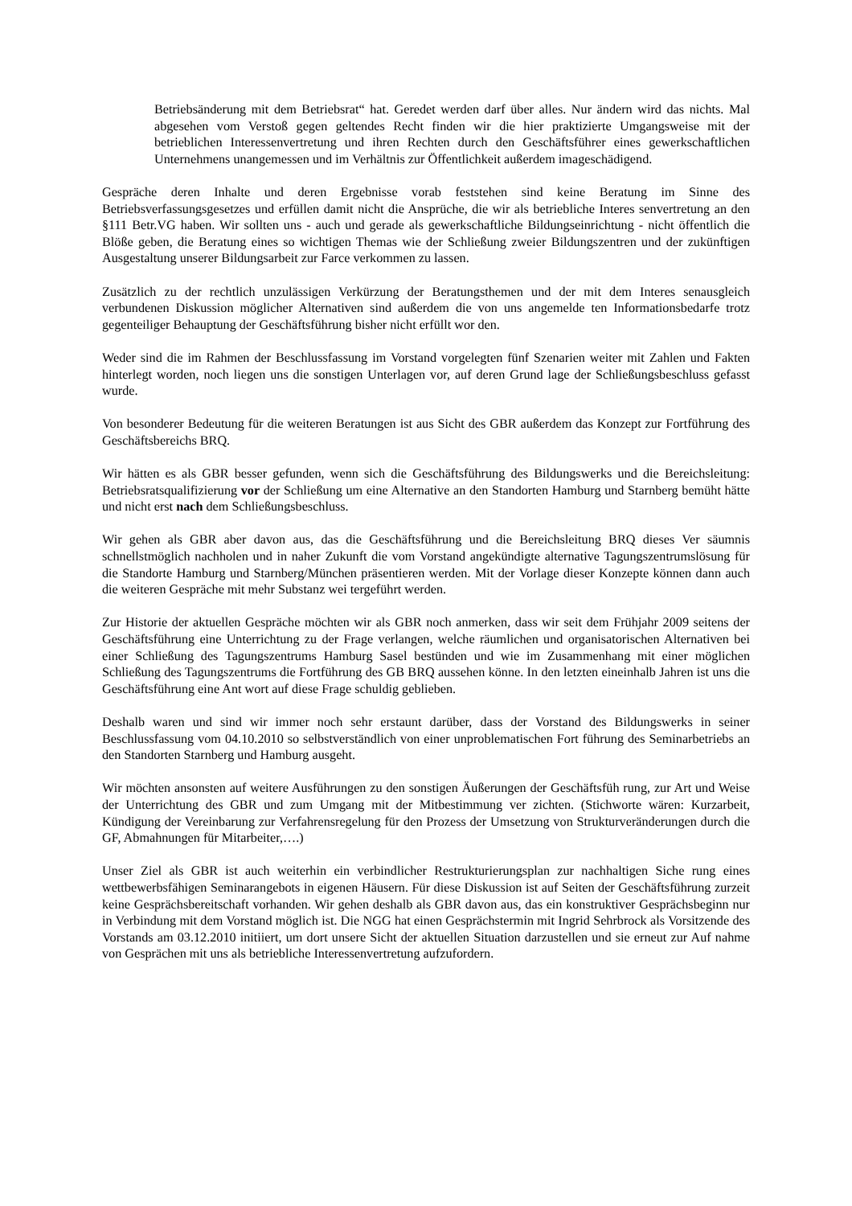Betriebsänderung mit dem Betriebsrat“ hat. Geredet werden darf über alles. Nur ändern wird das nichts. Mal abgesehen vom Verstoß gegen geltendes Recht finden wir die hier praktizierte Umgangsweise mit der betrieblichen Interessenvertretung und ihren Rechten durch den Geschäftsführer eines gewerkschaftlichen Unternehmens unangemessen und im Verhältnis zur Öffentlichkeit außerdem imageschädigend.
Gespräche deren Inhalte und deren Ergebnisse vorab feststehen sind keine Beratung im Sinne des Betriebsverfassungsgesetzes und erfüllen damit nicht die Ansprüche, die wir als betriebliche Interes senvertretung an den §111 Betr.VG haben. Wir sollten uns - auch und gerade als gewerkschaftliche Bildungseinrichtung - nicht öffentlich die Blöße geben, die Beratung eines so wichtigen Themas wie der Schließung zweier Bildungszentren und der zukünftigen Ausgestaltung unserer Bildungsarbeit zur Farce verkommen zu lassen.
Zusätzlich zu der rechtlich unzulässigen Verkürzung der Beratungsthemen und der mit dem Interes senausgleich verbundenen Diskussion möglicher Alternativen sind außerdem die von uns angemelde ten Informationsbedarfe trotz gegenteiliger Behauptung der Geschäftsführung bisher nicht erfüllt wor den.
Weder sind die im Rahmen der Beschlussfassung im Vorstand vorgelegten fünf Szenarien weiter mit Zahlen und Fakten hinterlegt worden, noch liegen uns die sonstigen Unterlagen vor, auf deren Grund lage der Schließungsbeschluss gefasst wurde.
Von besonderer Bedeutung für die weiteren Beratungen ist aus Sicht des GBR außerdem das Konzept zur Fortführung des Geschäftsbereichs BRQ.
Wir hätten es als GBR besser gefunden, wenn sich die Geschäftsführung des Bildungswerks und die Bereichsleitung: Betriebsratsqualifizierung vor der Schließung um eine Alternative an den Standorten Hamburg und Starnberg bemüht hätte und nicht erst nach dem Schließungsbeschluss.
Wir gehen als GBR aber davon aus, das die Geschäftsführung und die Bereichsleitung BRQ dieses Ver säumnis schnellstmöglich nachholen und in naher Zukunft die vom Vorstand angekündigte alternative Tagungszentrumslösung für die Standorte Hamburg und Starnberg/München präsentieren werden. Mit der Vorlage dieser Konzepte können dann auch die weiteren Gespräche mit mehr Substanz wei tergeführt werden.
Zur Historie der aktuellen Gespräche möchten wir als GBR noch anmerken, dass wir seit dem Frühjahr 2009 seitens der Geschäftsführung eine Unterrichtung zu der Frage verlangen, welche räumlichen und organisatorischen Alternativen bei einer Schließung des Tagungszentrums Hamburg Sasel bestünden und wie im Zusammenhang mit einer möglichen Schließung des Tagungszentrums die Fortführung des GB BRQ aussehen könne. In den letzten eineinhalb Jahren ist uns die Geschäftsführung eine Ant wort auf diese Frage schuldig geblieben.
Deshalb waren und sind wir immer noch sehr erstaunt darüber, dass der Vorstand des Bildungswerks in seiner Beschlussfassung vom 04.10.2010 so selbstverständlich von einer unproblematischen Fort führung des Seminarbetriebs an den Standorten Starnberg und Hamburg ausgeht.
Wir möchten ansonsten auf weitere Ausführungen zu den sonstigen Äußerungen der Geschäftsfüh rung, zur Art und Weise der Unterrichtung des GBR und zum Umgang mit der Mitbestimmung ver zichten. (Stichworte wären: Kurzarbeit, Kündigung der Vereinbarung zur Verfahrensregelung für den Prozess der Umsetzung von Strukturveränderungen durch die GF, Abmahnungen für Mitarbeiter,….)
Unser Ziel als GBR ist auch weiterhin ein verbindlicher Restrukturierungsplan zur nachhaltigen Siche rung eines wettbewerbsfähigen Seminarangebots in eigenen Häusern. Für diese Diskussion ist auf Seiten der Geschäftsführung zurzeit keine Gesprächsbereitschaft vorhanden. Wir gehen deshalb als GBR davon aus, das ein konstruktiver Gesprächsbeginn nur in Verbindung mit dem Vorstand möglich ist. Die NGG hat einen Gesprächstermin mit Ingrid Sehrbrock als Vorsitzende des Vorstands am 03.12.2010 initiiert, um dort unsere Sicht der aktuellen Situation darzustellen und sie erneut zur Auf nahme von Gesprächen mit uns als betriebliche Interessenvertretung aufzufordern.